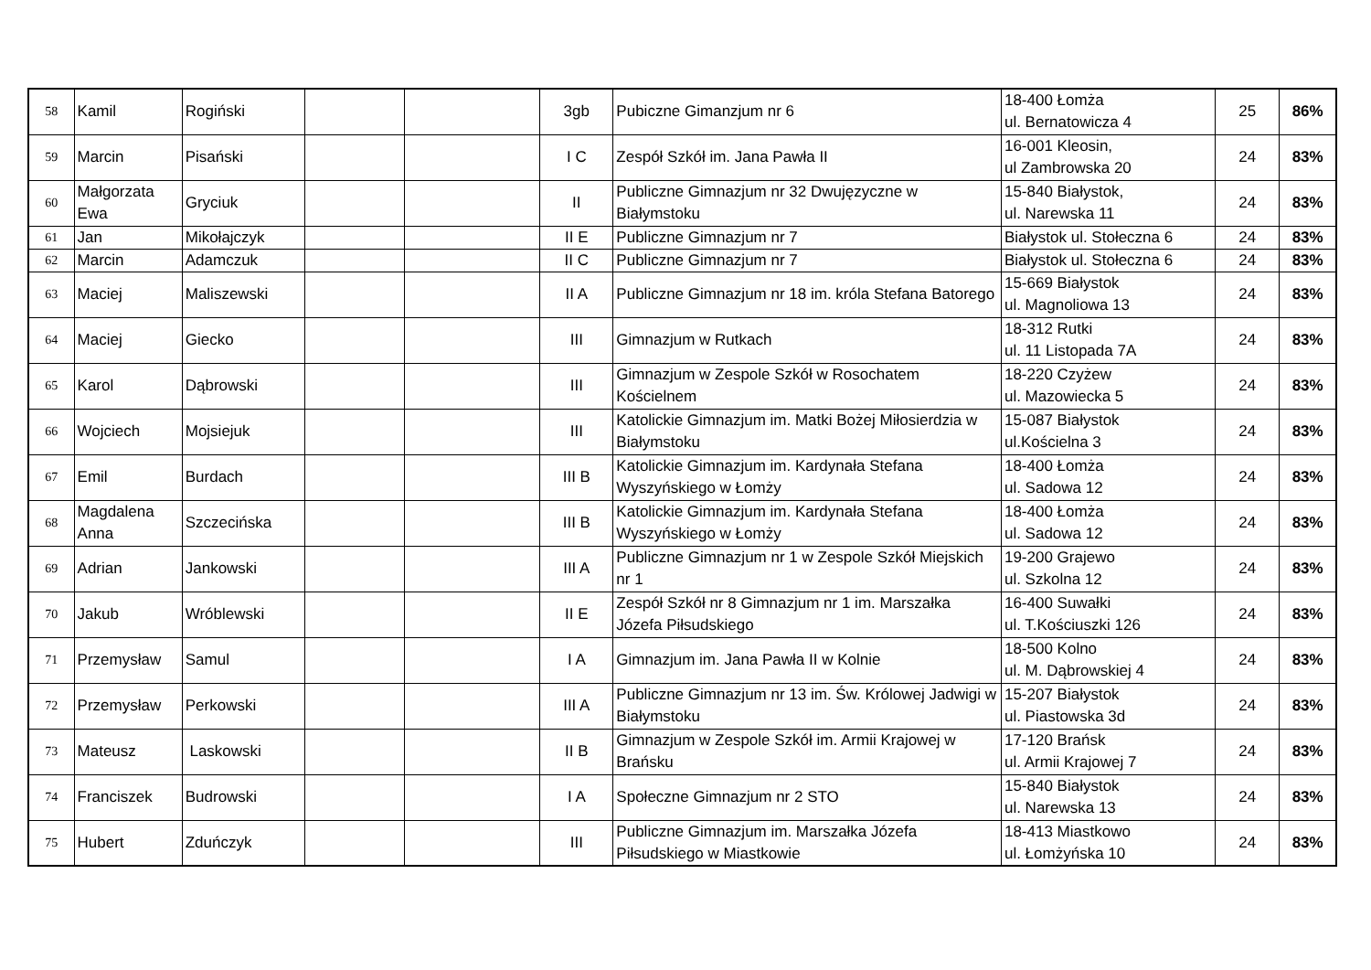| 58 | Kamil | Rogiński | | | 3gb | Pubiczne Gimanzjum nr 6 | 18-400 Łomża ul. Bernatowicza 4 | 25 | 86% |
| 59 | Marcin | Pisański | | | I C | Zespół Szkół im. Jana Pawła II | 16-001 Kleosin, ul Zambrowska 20 | 24 | 83% |
| 60 | Małgorzata Ewa | Gryciuk | | | II | Publiczne Gimnazjum nr 32 Dwujęzyczne w Białymstoku | 15-840 Białystok, ul. Narewska 11 | 24 | 83% |
| 61 | Jan | Mikołajczyk | | | II E | Publiczne Gimnazjum nr 7 | Białystok ul. Stołeczna 6 | 24 | 83% |
| 62 | Marcin | Adamczuk | | | II C | Publiczne Gimnazjum nr 7 | Białystok ul. Stołeczna 6 | 24 | 83% |
| 63 | Maciej | Maliszewski | | | II A | Publiczne Gimnazjum nr 18 im. króla Stefana Batorego | 15-669 Białystok ul. Magnoliowa 13 | 24 | 83% |
| 64 | Maciej | Giecko | | | III | Gimnazjum w Rutkach | 18-312 Rutki ul. 11 Listopada 7A | 24 | 83% |
| 65 | Karol | Dąbrowski | | | III | Gimnazjum w Zespole Szkół w Rosochatem Kościelnem | 18-220 Czyżew ul. Mazowiecka 5 | 24 | 83% |
| 66 | Wojciech | Mojsiejuk | | | III | Katolickie Gimnazjum im. Matki Bożej Miłosierdzia w Białymstoku | 15-087 Białystok ul.Kościelna 3 | 24 | 83% |
| 67 | Emil | Burdach | | | III B | Katolickie Gimnazjum im. Kardynała Stefana Wyszyńskiego w Łomży | 18-400 Łomża ul. Sadowa 12 | 24 | 83% |
| 68 | Magdalena Anna | Szczecińska | | | III B | Katolickie Gimnazjum im. Kardynała Stefana Wyszyńskiego w Łomży | 18-400 Łomża ul. Sadowa 12 | 24 | 83% |
| 69 | Adrian | Jankowski | | | III A | Publiczne Gimnazjum nr 1 w Zespole Szkół Miejskich nr 1 | 19-200 Grajewo ul. Szkolna 12 | 24 | 83% |
| 70 | Jakub | Wróblewski | | | II E | Zespół Szkół nr 8 Gimnazjum nr 1 im. Marszałka Józefa Piłsudskiego | 16-400 Suwałki ul. T.Kościuszki 126 | 24 | 83% |
| 71 | Przemysław | Samul | | | I A | Gimnazjum im. Jana Pawła II w Kolnie | 18-500 Kolno ul. M. Dąbrowskiej 4 | 24 | 83% |
| 72 | Przemysław | Perkowski | | | III A | Publiczne Gimnazjum nr 13 im. Św. Królowej Jadwigi w Białymstoku | 15-207 Białystok ul. Piastowska 3d | 24 | 83% |
| 73 | Mateusz | Laskowski | | | II B | Gimnazjum w Zespole Szkół im. Armii Krajowej w Brańsku | 17-120 Brańsk ul. Armii Krajowej 7 | 24 | 83% |
| 74 | Franciszek | Budrowski | | | I A | Społeczne Gimnazjum nr 2 STO | 15-840 Białystok ul. Narewska 13 | 24 | 83% |
| 75 | Hubert | Zduńczyk | | | III | Publiczne Gimnazjum im. Marszałka Józefa Piłsudskiego w Miastkowie | 18-413 Miastkowo ul. Łomżyńska 10 | 24 | 83% |